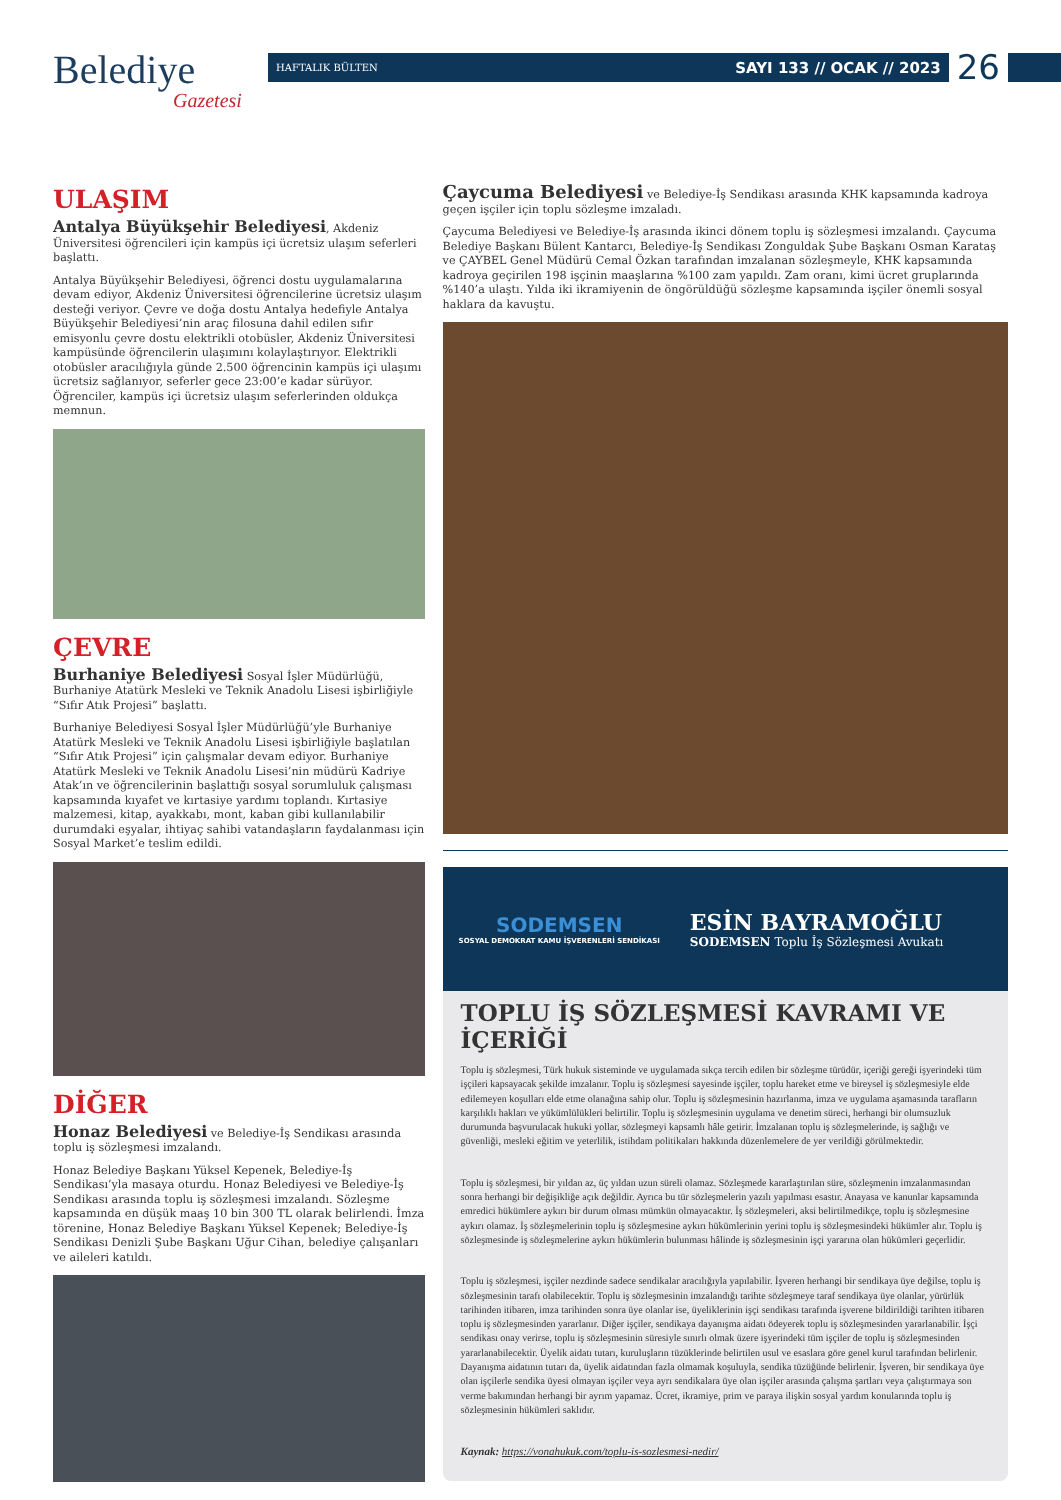Belediye
Gazetesi
HAFTALIK BÜLTEN SAYI 133 // OCAK // 2023
26
ULAŞIM
Antalya Büyükşehir Belediyesi, Akdeniz Üniversitesi öğrencileri için kampüs içi ücretsiz ulaşım seferleri başlattı.
Antalya Büyükşehir Belediyesi, öğrenci dostu uygulamalarına devam ediyor, Akdeniz Üniversitesi öğrencilerine ücretsiz ulaşım desteği veriyor. Çevre ve doğa dostu Antalya hedefiyle Antalya Büyükşehir Belediyesi’nin araç filosuna dahil edilen sıfır emisyonlu çevre dostu elektrikli otobüsler, Akdeniz Üniversitesi kampüsünde öğrencilerin ulaşımını kolaylaştırıyor. Elektrikli otobüsler aracılığıyla günde 2.500 öğrencinin kampüs içi ulaşımı ücretsiz sağlanıyor, seferler gece 23:00’e kadar sürüyor. Öğrenciler, kampüs içi ücretsiz ulaşım seferlerinden oldukça memnun.
ÇEVRE
Burhaniye Belediyesi Sosyal İşler Müdürlüğü, Burhaniye Atatürk Mesleki ve Teknik Anadolu Lisesi işbirliğiyle “Sıfır Atık Projesi” başlattı.
Burhaniye Belediyesi Sosyal İşler Müdürlüğü’yle Burhaniye Atatürk Mesleki ve Teknik Anadolu Lisesi işbirliğiyle başlatılan “Sıfır Atık Projesi” için çalışmalar devam ediyor. Burhaniye Atatürk Mesleki ve Teknik Anadolu Lisesi’nin müdürü Kadriye Atak’ın ve öğrencilerinin başlattığı sosyal sorumluluk çalışması kapsamında kıyafet ve kırtasiye yardımı toplandı. Kırtasiye malzemesi, kitap, ayakkabı, mont, kaban gibi kullanılabilir durumdaki eşyalar, ihtiyaç sahibi vatandaşların faydalanması için Sosyal Market’e teslim edildi.
DİĞER
Honaz Belediyesi ve Belediye-İş Sendikası arasında toplu iş sözleşmesi imzalandı.
Honaz Belediye Başkanı Yüksel Kepenek, Belediye-İş Sendikası’yla masaya oturdu. Honaz Belediyesi ve Belediye-İş Sendikası arasında toplu iş sözleşmesi imzalandı. Sözleşme kapsamında en düşük maaş 10 bin 300 TL olarak belirlendi. İmza törenine, Honaz Belediye Başkanı Yüksel Kepenek; Belediye-İş Sendikası Denizli Şube Başkanı Uğur Cihan, belediye çalışanları ve aileleri katıldı.
Çaycuma Belediyesi ve Belediye-İş Sendikası arasında KHK kapsamında kadroya geçen işçiler için toplu sözleşme imzaladı.
Çaycuma Belediyesi ve Belediye-İş arasında ikinci dönem toplu iş sözleşmesi imzalandı. Çaycuma Belediye Başkanı Bülent Kantarcı, Belediye-İş Sendikası Zonguldak Şube Başkanı Osman Karataş ve ÇAYBEL Genel Müdürü Cemal Özkan tarafından imzalanan sözleşmeyle, KHK kapsamında kadroya geçirilen 198 işçinin maaşlarına %100 zam yapıldı. Zam oranı, kimi ücret gruplarında %140’a ulaştı. Yılda iki ikramiyenin de öngörüldüğü sözleşme kapsamında işçiler önemli sosyal haklara da kavuştu.
SODEMSEN
SOSYAL DEMOKRAT KAMU İŞVERENLERİ SENDİKASI
ESİN BAYRAMOĞLU
SODEMSEN Toplu İş Sözleşmesi Avukatı
TOPLU İŞ SÖZLEŞMESİ KAVRAMI VE İÇERİĞİ
Toplu iş sözleşmesi, Türk hukuk sisteminde ve uygulamada sıkça tercih edilen bir sözleşme türüdür, içeriği gereği işyerindeki tüm işçileri kapsayacak şekilde imzalanır. Toplu iş sözleşmesi sayesinde işçiler, toplu hareket etme ve bireysel iş sözleşmesiyle elde edilemeyen koşulları elde etme olanağına sahip olur. Toplu iş sözleşmesinin hazırlanma, imza ve uygulama aşamasında tarafların karşılıklı hakları ve yükümlülükleri belirtilir. Toplu iş sözleşmesinin uygulama ve denetim süreci, herhangi bir olumsuzluk durumunda başvurulacak hukuki yollar, sözleşmeyi kapsamlı hâle getirir. İmzalanan toplu iş sözleşmelerinde, iş sağlığı ve güvenliği, mesleki eğitim ve yeterlilik, istihdam politikaları hakkında düzenlemelere de yer verildiği görülmektedir.
Toplu iş sözleşmesi, bir yıldan az, üç yıldan uzun süreli olamaz. Sözleşmede kararlaştırılan süre, sözleşmenin imzalanmasından sonra herhangi bir değişikliğe açık değildir. Ayrıca bu tür sözleşmelerin yazılı yapılması esastır. Anayasa ve kanunlar kapsamında emredici hükümlere aykırı bir durum olması mümkün olmayacaktır. İş sözleşmeleri, aksi belirtilmedikçe, toplu iş sözleşmesine aykırı olamaz. İş sözleşmelerinin toplu iş sözleşmesine aykırı hükümlerinin yerini toplu iş sözleşmesindeki hükümler alır. Toplu iş sözleşmesinde iş sözleşmelerine aykırı hükümlerin bulunması hâlinde iş sözleşmesinin işçi yararına olan hükümleri geçerlidir.
Toplu iş sözleşmesi, işçiler nezdinde sadece sendikalar aracılığıyla yapılabilir. İşveren herhangi bir sendikaya üye değilse, toplu iş sözleşmesinin tarafı olabilecektir. Toplu iş sözleşmesinin imzalandığı tarihte sözleşmeye taraf sendikaya üye olanlar, yürürlük tarihinden itibaren, imza tarihinden sonra üye olanlar ise, üyeliklerinin işçi sendikası tarafında işverene bildirildiği tarihten itibaren toplu iş sözleşmesinden yararlanır. Diğer işçiler, sendikaya dayanışma aidatı ödeyerek toplu iş sözleşmesinden yararlanabilir. İşçi sendikası onay verirse, toplu iş sözleşmesinin süresiyle sınırlı olmak üzere işyerindeki tüm işçiler de toplu iş sözleşmesinden yararlanabilecektir. Üyelik aidatı tutarı, kuruluşların tüzüklerinde belirtilen usul ve esaslara göre genel kurul tarafından belirlenir. Dayanışma aidatının tutarı da, üyelik aidatından fazla olmamak koşuluyla, sendika tüzüğünde belirlenir. İşveren, bir sendikaya üye olan işçilerle sendika üyesi olmayan işçiler veya ayrı sendikalara üye olan işçiler arasında çalışma şartları veya çalıştırmaya son verme bakımından herhangi bir ayrım yapamaz. Ücret, ikramiye, prim ve paraya ilişkin sosyal yardım konularında toplu iş sözleşmesinin hükümleri saklıdır.
Kaynak: https://vonahukuk.com/toplu-is-sozlesmesi-nedir/